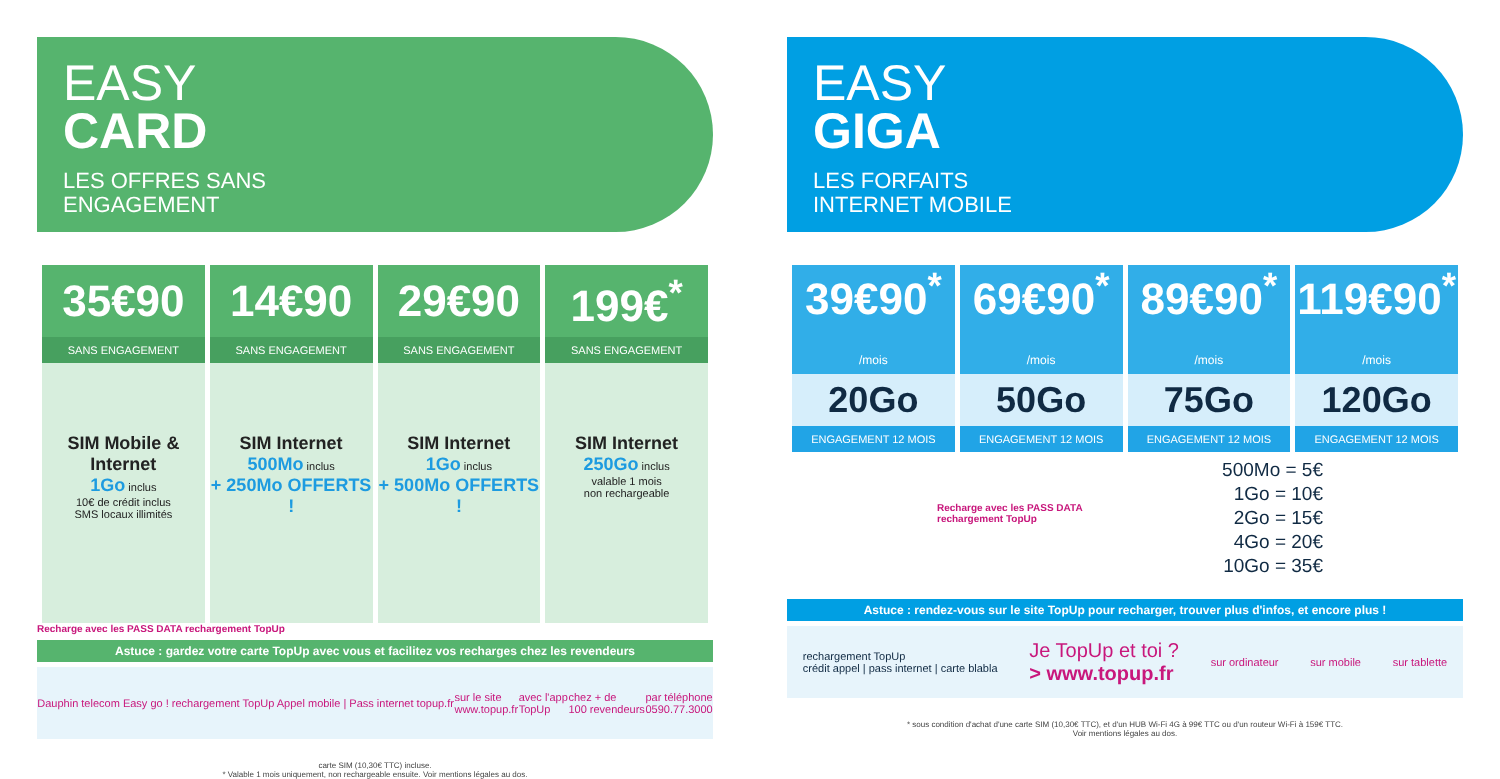EASY
CARD
LES OFFRES SANS
ENGAGEMENT
| 35€90 | 14€90 | 29€90 | 199€<sup>*</sup> |
| SANS ENGAGEMENT | SANS ENGAGEMENT | SANS ENGAGEMENT | SANS ENGAGEMENT |
| SIM Mobile & Internet 1Go inclus 10€ de crédit inclus SMS locaux illimités | SIM Internet 500Mo inclus + 250Mo OFFERTS ! | SIM Internet 1Go inclus + 500Mo OFFERTS ! | SIM Internet 250Go inclus valable 1 mois non rechargeable |
Recharge avec les PASS DATA rechargement TopUp
Astuce : gardez votre carte TopUp avec vous et facilitez vos recharges chez les revendeurs
Dauphin telecom Easy go ! rechargement TopUp Appel mobile | Pass internet topup.fr sur le site
www.topup.fr avec l'app
TopUp chez + de
100 revendeurs par téléphone
0590.77.3000
carte SIM (10,30€ TTC) incluse.
* Valable 1 mois uniquement, non rechargeable ensuite. Voir mentions légales au dos.
EASY
GIGA
LES FORFAITS
INTERNET MOBILE
| 39€90<sup>*</sup> /mois | 69€90<sup>*</sup> /mois | 89€90<sup>*</sup> /mois | 119€90<sup>*</sup> /mois |
| 20Go | 50Go | 75Go | 120Go |
| ENGAGEMENT 12 MOIS | ENGAGEMENT 12 MOIS | ENGAGEMENT 12 MOIS | ENGAGEMENT 12 MOIS |
Recharge avec les PASS DATA rechargement TopUp
500Mo = 5€
1Go = 10€
2Go = 15€
4Go = 20€
10Go = 35€
Astuce : rendez-vous sur le site TopUp pour recharger, trouver plus d'infos, et encore plus !
rechargement TopUp
crédit appel | pass internet | carte blabla Je TopUp et toi ?
> www.topup.fr sur ordinateur sur mobile sur tablette
* sous condition d'achat d'une carte SIM (10,30€ TTC), et d'un HUB Wi-Fi 4G à 99€ TTC ou d'un routeur Wi-Fi à 159€ TTC.
Voir mentions légales au dos.